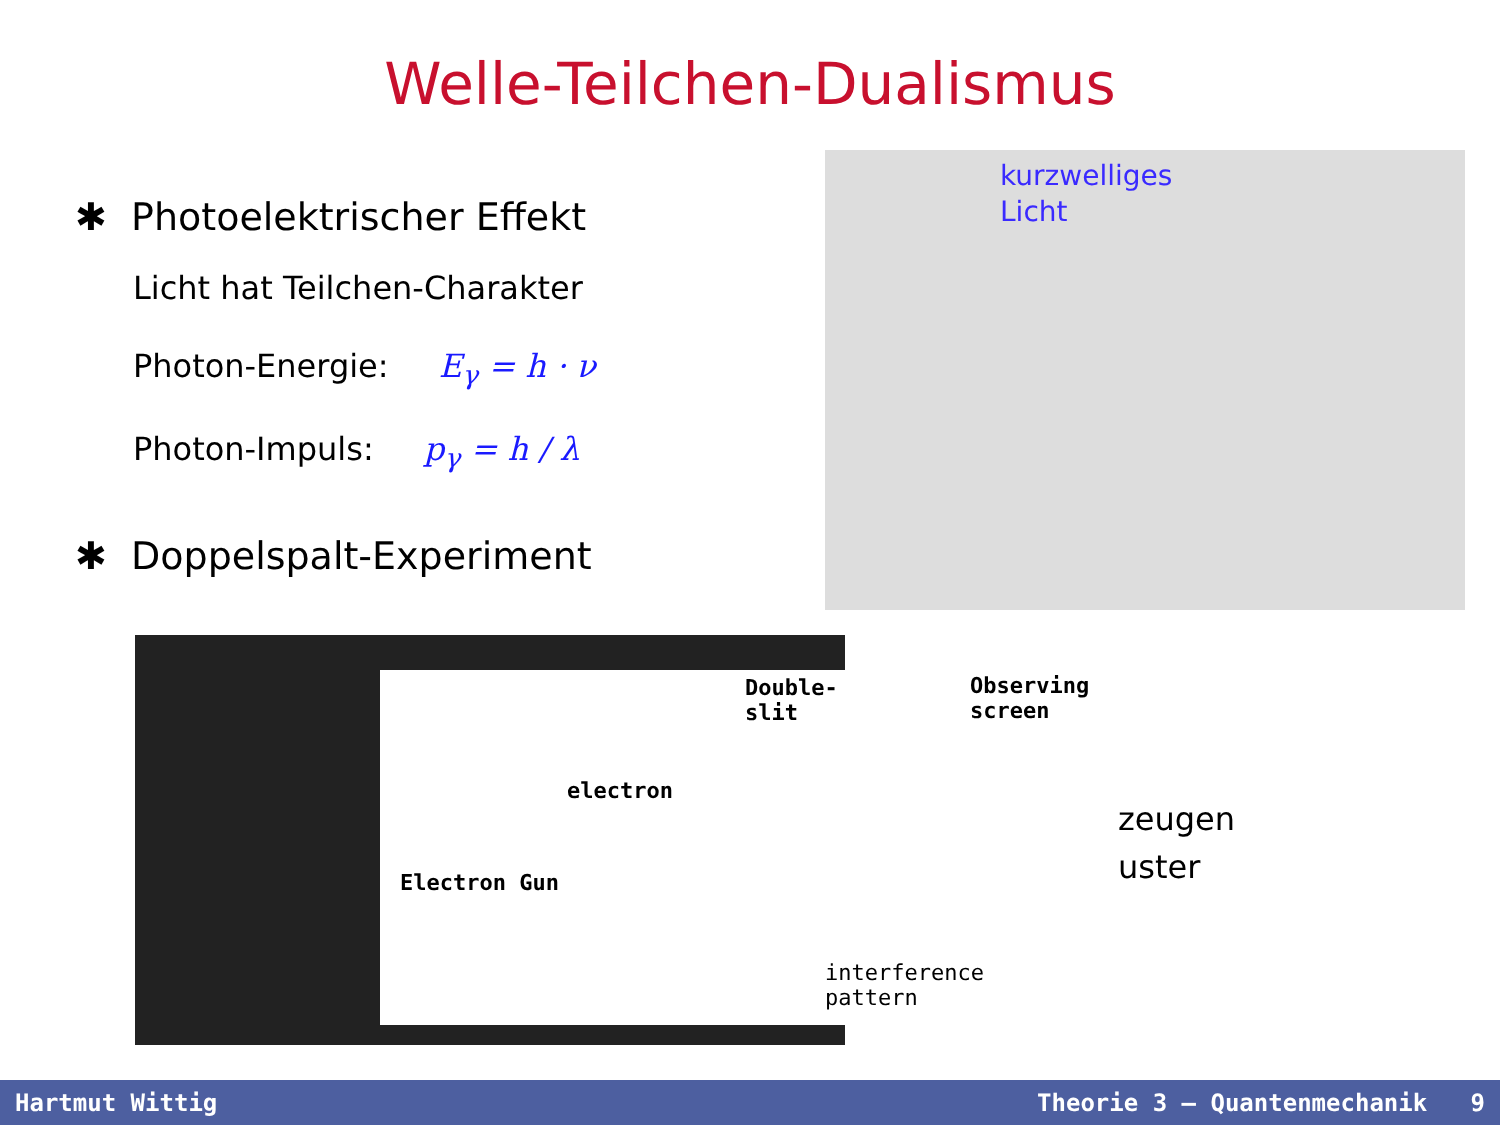Welle-Teilchen-Dualismus
✱ Photoelektrischer Effekt
Licht hat Teilchen-Charakter
Photon-Energie: E<sub>γ</sub> = h · ν
Photon-Impuls: p<sub>γ</sub> = h / λ
✱ Doppelspalt-Experiment
kurzwelliges
Licht
Double-
slit
Observing
screen
electron
Electron Gun
interference
pattern
zeugen
uster
Hartmut Wittig Theorie 3 – Quantenmechanik 9